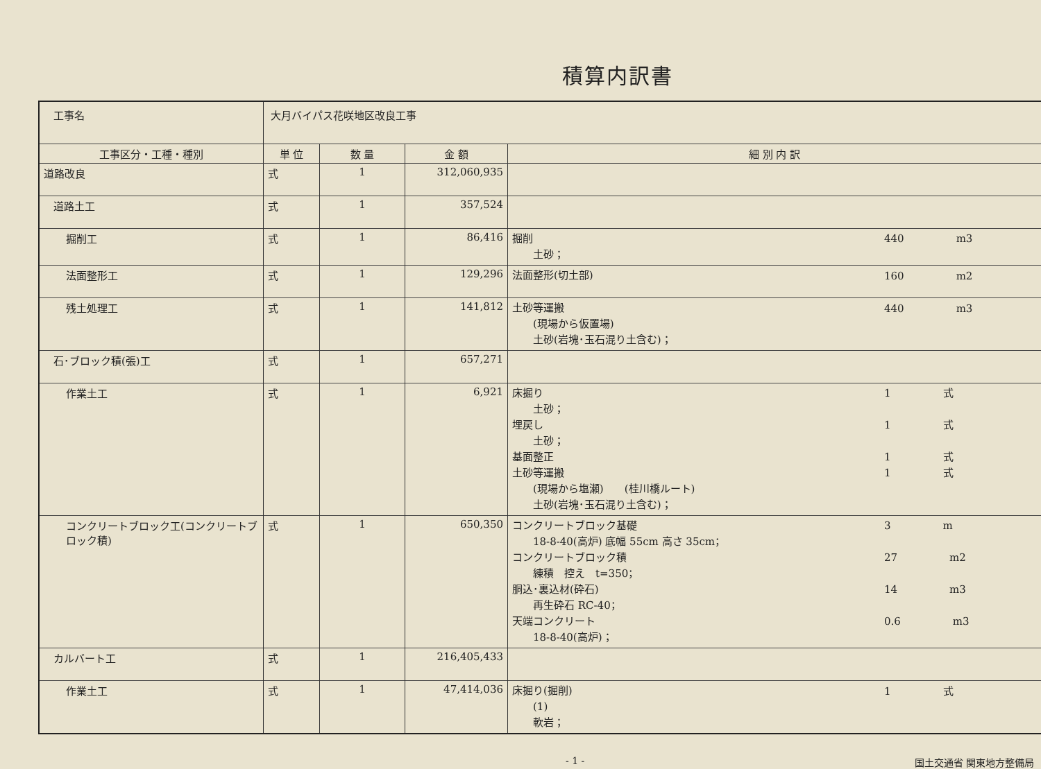積算内訳書
| 工事名 | 大月バイパス花咲地区改良工事 | | | | |
| 工事区分・工種・種別 | 単 位 | 数 量 | 金 額 | 細 別 内 訳 | |
| 道路改良 | 式 | 1 | 312,060,935 | | |
| 道路土工 | 式 | 1 | 357,524 | | |
| 掘削工 | 式 | 1 | 86,416 | 掘削 土砂； | 440 m3 |
| 法面整形工 | 式 | 1 | 129,296 | 法面整形(切土部) | 160 m2 |
| 残土処理工 | 式 | 1 | 141,812 | 土砂等運搬 (現場から仮置場) 土砂(岩塊･玉石混り土含む)； | 440 m3 |
| 石･ブロック積(張)工 | 式 | 1 | 657,271 | | |
| 作業土工 | 式 | 1 | 6,921 | 床掘り 土砂； 埋戻し 土砂； 基面整正 土砂等運搬 (現場から塩瀬) (桂川橋ルート) 土砂(岩塊･玉石混り土含む)； | 1 式 1 式 1 式 1 式 |
| コンクリートブロック工(コンクリートブロック積) | 式 | 1 | 650,350 | コンクリートブロック基礎 18-8-40(高炉) 底幅 55cm 高さ 35cm； コンクリートブロック積 練積 控え t=350； 胴込･裏込材(砕石) 再生砕石 RC-40； 天端コンクリート 18-8-40(高炉)； | 3 m 27 m2 14 m3 0.6 m3 |
| カルバート工 | 式 | 1 | 216,405,433 | | |
| 作業土工 | 式 | 1 | 47,414,036 | 床掘り(掘削) (1) 軟岩； | 1 式 |
- 1 - 国土交通省 関東地方整備局